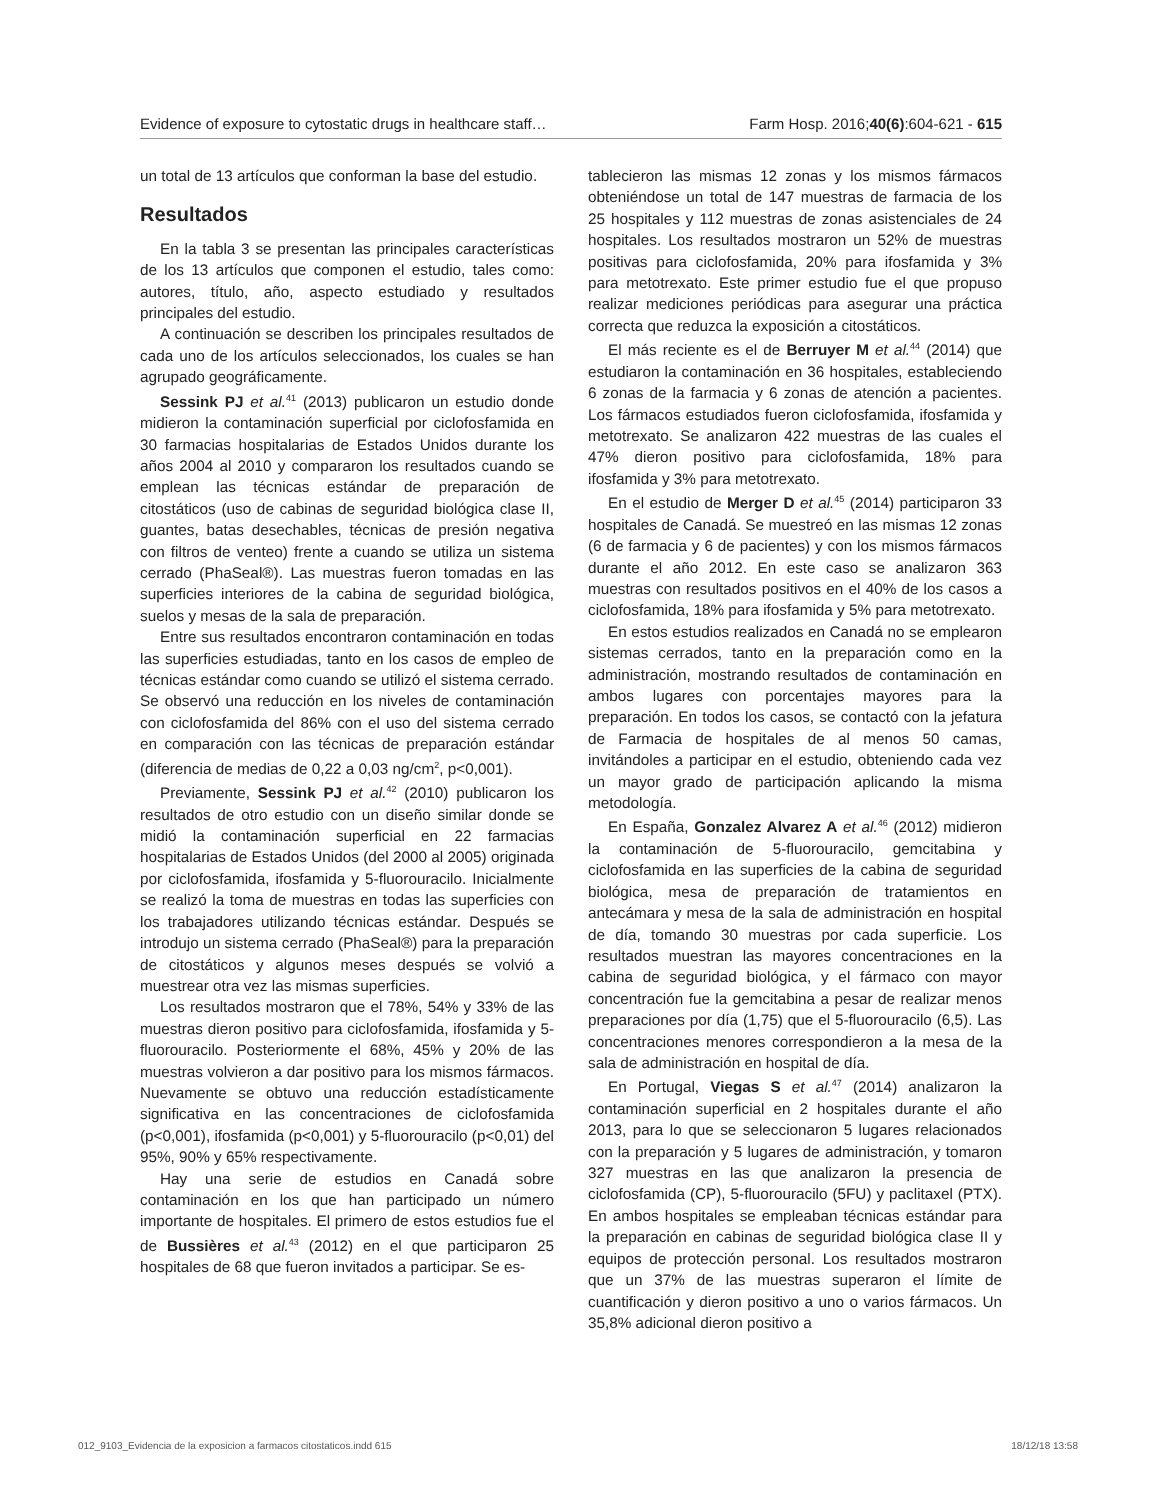Evidence of exposure to cytostatic drugs in healthcare staff… Farm Hosp. 2016;40(6):604-621 - 615
un total de 13 artículos que conforman la base del estudio.
Resultados
En la tabla 3 se presentan las principales características de los 13 artículos que componen el estudio, tales como: autores, título, año, aspecto estudiado y resultados principales del estudio.
A continuación se describen los principales resultados de cada uno de los artículos seleccionados, los cuales se han agrupado geográficamente.
Sessink PJ et al.<sup>41</sup> (2013) publicaron un estudio donde midieron la contaminación superficial por ciclofosfamida en 30 farmacias hospitalarias de Estados Unidos durante los años 2004 al 2010 y compararon los resultados cuando se emplean las técnicas estándar de preparación de citostáticos (uso de cabinas de seguridad biológica clase II, guantes, batas desechables, técnicas de presión negativa con filtros de venteo) frente a cuando se utiliza un sistema cerrado (PhaSeal®). Las muestras fueron tomadas en las superficies interiores de la cabina de seguridad biológica, suelos y mesas de la sala de preparación.
Entre sus resultados encontraron contaminación en todas las superficies estudiadas, tanto en los casos de empleo de técnicas estándar como cuando se utilizó el sistema cerrado. Se observó una reducción en los niveles de contaminación con ciclofosfamida del 86% con el uso del sistema cerrado en comparación con las técnicas de preparación estándar (diferencia de medias de 0,22 a 0,03 ng/cm<sup>2</sup>, p<0,001).
Previamente, Sessink PJ et al.<sup>42</sup> (2010) publicaron los resultados de otro estudio con un diseño similar donde se midió la contaminación superficial en 22 farmacias hospitalarias de Estados Unidos (del 2000 al 2005) originada por ciclofosfamida, ifosfamida y 5-fluorouracilo. Inicialmente se realizó la toma de muestras en todas las superficies con los trabajadores utilizando técnicas estándar. Después se introdujo un sistema cerrado (PhaSeal®) para la preparación de citostáticos y algunos meses después se volvió a muestrear otra vez las mismas superficies.
Los resultados mostraron que el 78%, 54% y 33% de las muestras dieron positivo para ciclofosfamida, ifosfamida y 5-fluorouracilo. Posteriormente el 68%, 45% y 20% de las muestras volvieron a dar positivo para los mismos fármacos. Nuevamente se obtuvo una reducción estadísticamente significativa en las concentraciones de ciclofosfamida (p<0,001), ifosfamida (p<0,001) y 5-fluorouracilo (p<0,01) del 95%, 90% y 65% respectivamente.
Hay una serie de estudios en Canadá sobre contaminación en los que han participado un número importante de hospitales. El primero de estos estudios fue el de Bussières et al.<sup>43</sup> (2012) en el que participaron 25 hospitales de 68 que fueron invitados a participar. Se es-
tablecieron las mismas 12 zonas y los mismos fármacos obteniéndose un total de 147 muestras de farmacia de los 25 hospitales y 112 muestras de zonas asistenciales de 24 hospitales. Los resultados mostraron un 52% de muestras positivas para ciclofosfamida, 20% para ifosfamida y 3% para metotrexato. Este primer estudio fue el que propuso realizar mediciones periódicas para asegurar una práctica correcta que reduzca la exposición a citostáticos.
El más reciente es el de Berruyer M et al.<sup>44</sup> (2014) que estudiaron la contaminación en 36 hospitales, estableciendo 6 zonas de la farmacia y 6 zonas de atención a pacientes. Los fármacos estudiados fueron ciclofosfamida, ifosfamida y metotrexato. Se analizaron 422 muestras de las cuales el 47% dieron positivo para ciclofosfamida, 18% para ifosfamida y 3% para metotrexato.
En el estudio de Merger D et al.<sup>45</sup> (2014) participaron 33 hospitales de Canadá. Se muestreó en las mismas 12 zonas (6 de farmacia y 6 de pacientes) y con los mismos fármacos durante el año 2012. En este caso se analizaron 363 muestras con resultados positivos en el 40% de los casos a ciclofosfamida, 18% para ifosfamida y 5% para metotrexato.
En estos estudios realizados en Canadá no se emplearon sistemas cerrados, tanto en la preparación como en la administración, mostrando resultados de contaminación en ambos lugares con porcentajes mayores para la preparación. En todos los casos, se contactó con la jefatura de Farmacia de hospitales de al menos 50 camas, invitándoles a participar en el estudio, obteniendo cada vez un mayor grado de participación aplicando la misma metodología.
En España, Gonzalez Alvarez A et al.<sup>46</sup> (2012) midieron la contaminación de 5-fluorouracilo, gemcitabina y ciclofosfamida en las superficies de la cabina de seguridad biológica, mesa de preparación de tratamientos en antecámara y mesa de la sala de administración en hospital de día, tomando 30 muestras por cada superficie. Los resultados muestran las mayores concentraciones en la cabina de seguridad biológica, y el fármaco con mayor concentración fue la gemcitabina a pesar de realizar menos preparaciones por día (1,75) que el 5-fluorouracilo (6,5). Las concentraciones menores correspondieron a la mesa de la sala de administración en hospital de día.
En Portugal, Viegas S et al.<sup>47</sup> (2014) analizaron la contaminación superficial en 2 hospitales durante el año 2013, para lo que se seleccionaron 5 lugares relacionados con la preparación y 5 lugares de administración, y tomaron 327 muestras en las que analizaron la presencia de ciclofosfamida (CP), 5-fluorouracilo (5FU) y paclitaxel (PTX). En ambos hospitales se empleaban técnicas estándar para la preparación en cabinas de seguridad biológica clase II y equipos de protección personal. Los resultados mostraron que un 37% de las muestras superaron el límite de cuantificación y dieron positivo a uno o varios fármacos. Un 35,8% adicional dieron positivo a
012_9103_Evidencia de la exposicion a farmacos citostaticos.indd 615 18/12/18 13:58